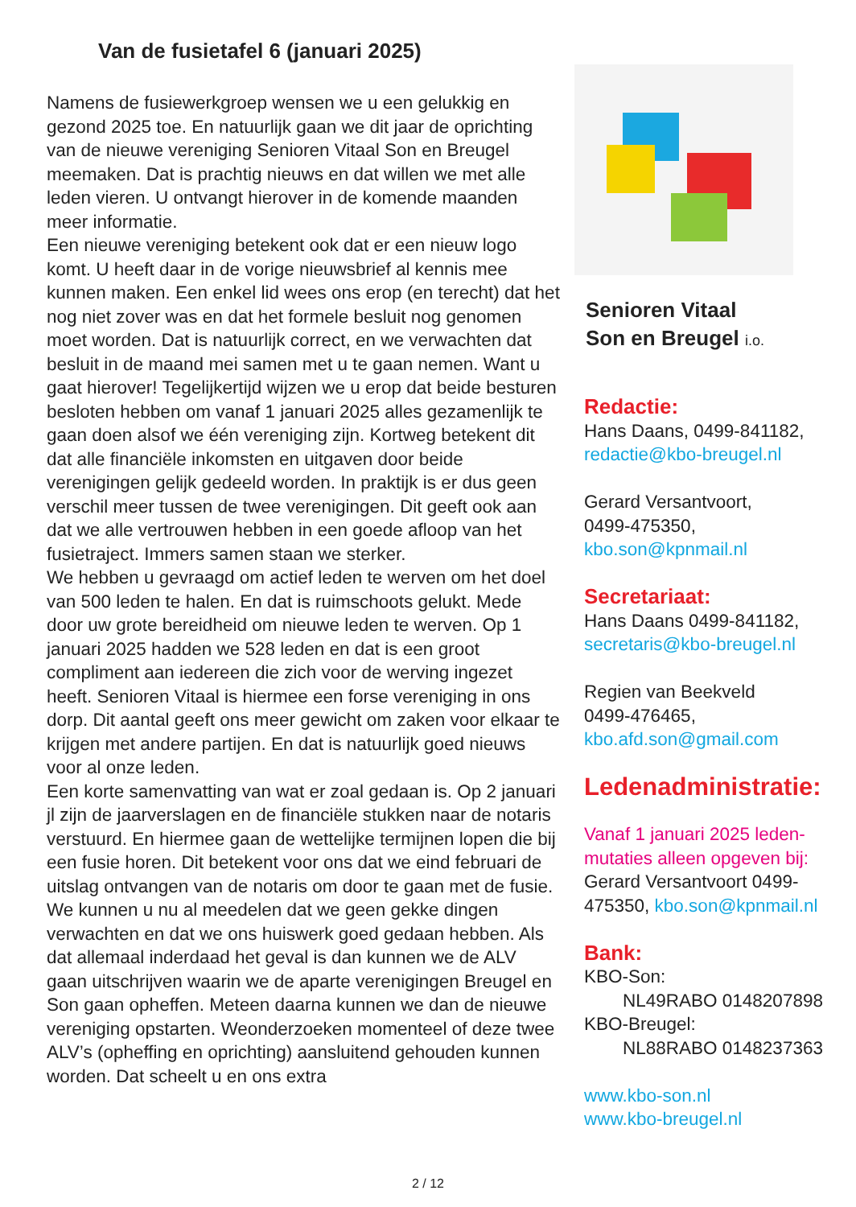Van de fusietafel 6 (januari 2025)
Namens de fusiewerkgroep wensen we u een gelukkig en gezond 2025 toe. En natuurlijk gaan we dit jaar de oprichting van de nieuwe vereniging Senioren Vitaal Son en Breugel meemaken. Dat is prachtig nieuws en dat willen we met alle leden vieren. U ontvangt hierover in de komende maanden meer informatie.
Een nieuwe vereniging betekent ook dat er een nieuw logo komt. U heeft daar in de vorige nieuwsbrief al kennis mee kunnen maken. Een enkel lid wees ons erop (en terecht) dat het nog niet zover was en dat het formele besluit nog genomen moet worden. Dat is natuurlijk correct, en we verwachten dat besluit in de maand mei samen met u te gaan nemen. Want u gaat hierover! Tegelijkertijd wijzen we u erop dat beide besturen besloten hebben om vanaf 1 januari 2025 alles gezamenlijk te gaan doen alsof we één vereniging zijn. Kortweg betekent dit dat alle financiële inkomsten en uitgaven door beide verenigingen gelijk gedeeld worden. In praktijk is er dus geen verschil meer tussen de twee verenigingen. Dit geeft ook aan dat we alle vertrouwen hebben in een goede afloop van het fusietraject. Immers samen staan we sterker.
We hebben u gevraagd om actief leden te werven om het doel van 500 leden te halen. En dat is ruimschoots gelukt. Mede door uw grote bereidheid om nieuwe leden te werven. Op 1 januari 2025 hadden we 528 leden en dat is een groot compliment aan iedereen die zich voor de werving ingezet heeft. Senioren Vitaal is hiermee een forse vereniging in ons dorp. Dit aantal geeft ons meer gewicht om zaken voor elkaar te krijgen met andere partijen. En dat is natuurlijk goed nieuws voor al onze leden.
Een korte samenvatting van wat er zoal gedaan is. Op 2 januari jl zijn de jaarverslagen en de financiële stukken naar de notaris verstuurd. En hiermee gaan de wettelijke termijnen lopen die bij een fusie horen. Dit betekent voor ons dat we eind februari de uitslag ontvangen van de notaris om door te gaan met de fusie. We kunnen u nu al meedelen dat we geen gekke dingen verwachten en dat we ons huiswerk goed gedaan hebben. Als dat allemaal inderdaad het geval is dan kunnen we de ALV gaan uitschrijven waarin we de aparte verenigingen Breugel en Son gaan opheffen. Meteen daarna kunnen we dan de nieuwe vereniging opstarten. Weonderzoeken momenteel of deze twee ALV’s (opheffing en oprichting) aansluitend gehouden kunnen worden. Dat scheelt u en ons extra
Senioren Vitaal
Son en Breugel i.o.
Redactie:
Hans Daans, 0499-841182,
redactie@kbo-breugel.nl
Gerard Versantvoort,
0499-475350,
kbo.son@kpnmail.nl
Secretariaat:
Hans Daans 0499-841182,
secretaris@kbo-breugel.nl
Regien van Beekveld
0499-476465,
kbo.afd.son@gmail.com
Ledenadministratie:
Vanaf 1 januari 2025 leden-mutaties alleen opgeven bij:
Gerard Versantvoort 0499-475350, kbo.son@kpnmail.nl
Bank:
KBO-Son:
NL49RABO 0148207898
KBO-Breugel:
NL88RABO 0148237363
www.kbo-son.nl
www.kbo-breugel.nl
2 / 12